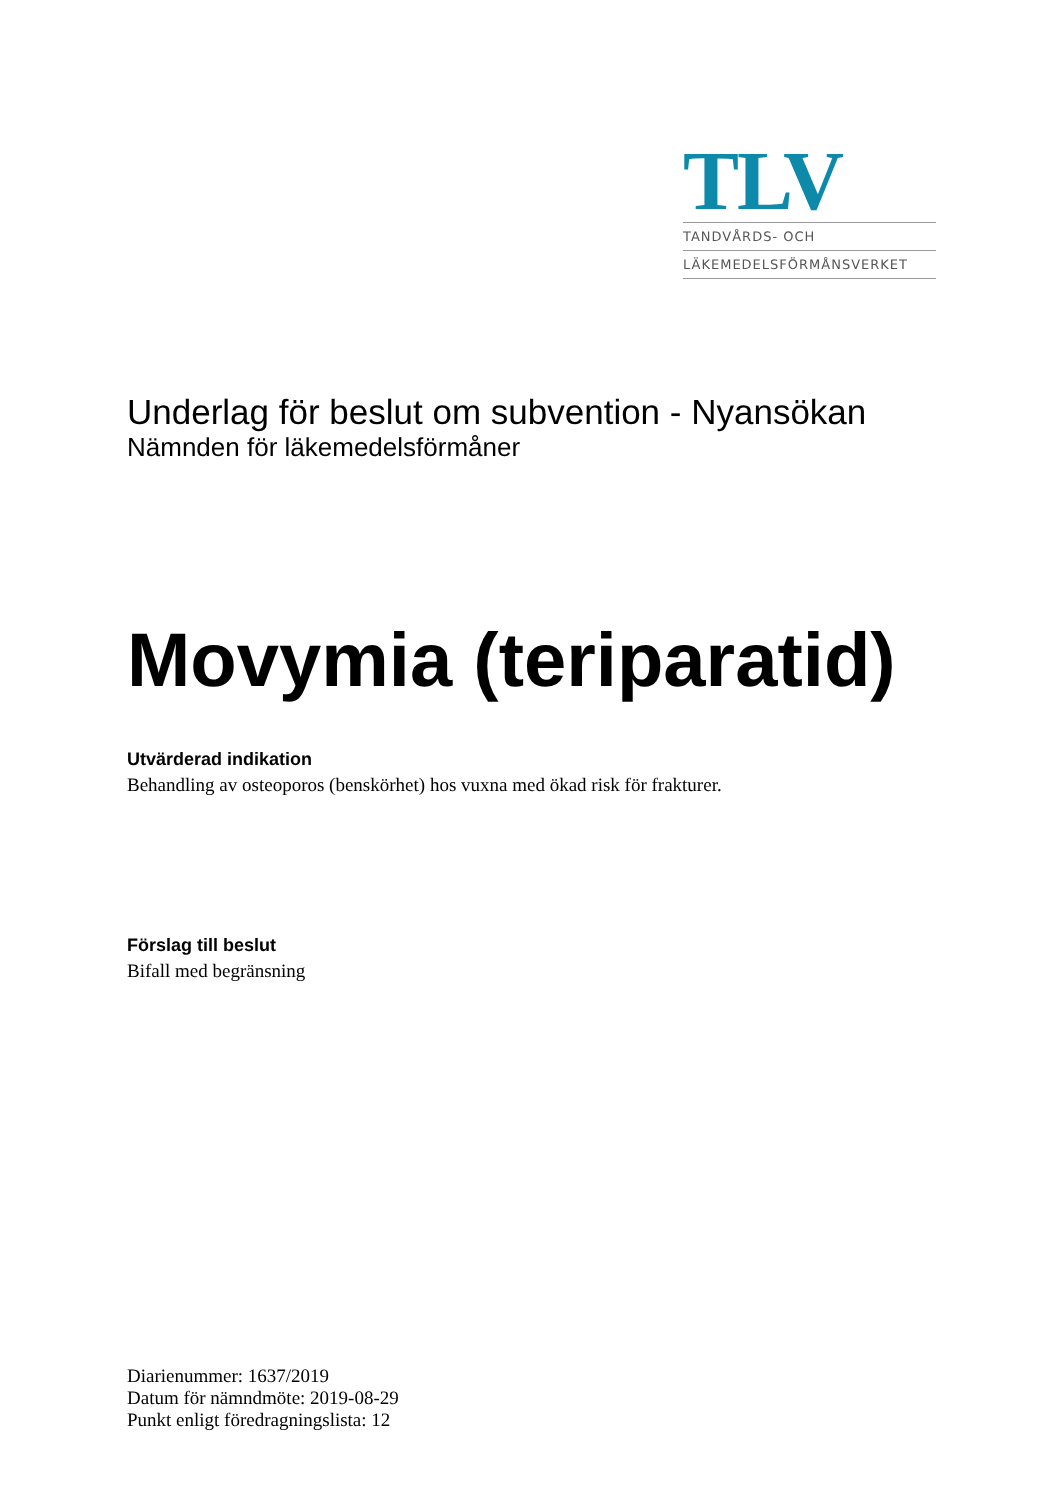TLV
TANDVÅRDS- OCH
LÄKEMEDELSFÖRMÅNSVERKET
Underlag för beslut om subvention - Nyansökan
Nämnden för läkemedelsförmåner
Movymia (teriparatid)
Utvärderad indikation
Behandling av osteoporos (benskörhet) hos vuxna med ökad risk för frakturer.
Förslag till beslut
Bifall med begränsning
Diarienummer: 1637/2019
Datum för nämndmöte: 2019-08-29
Punkt enligt föredragningslista: 12